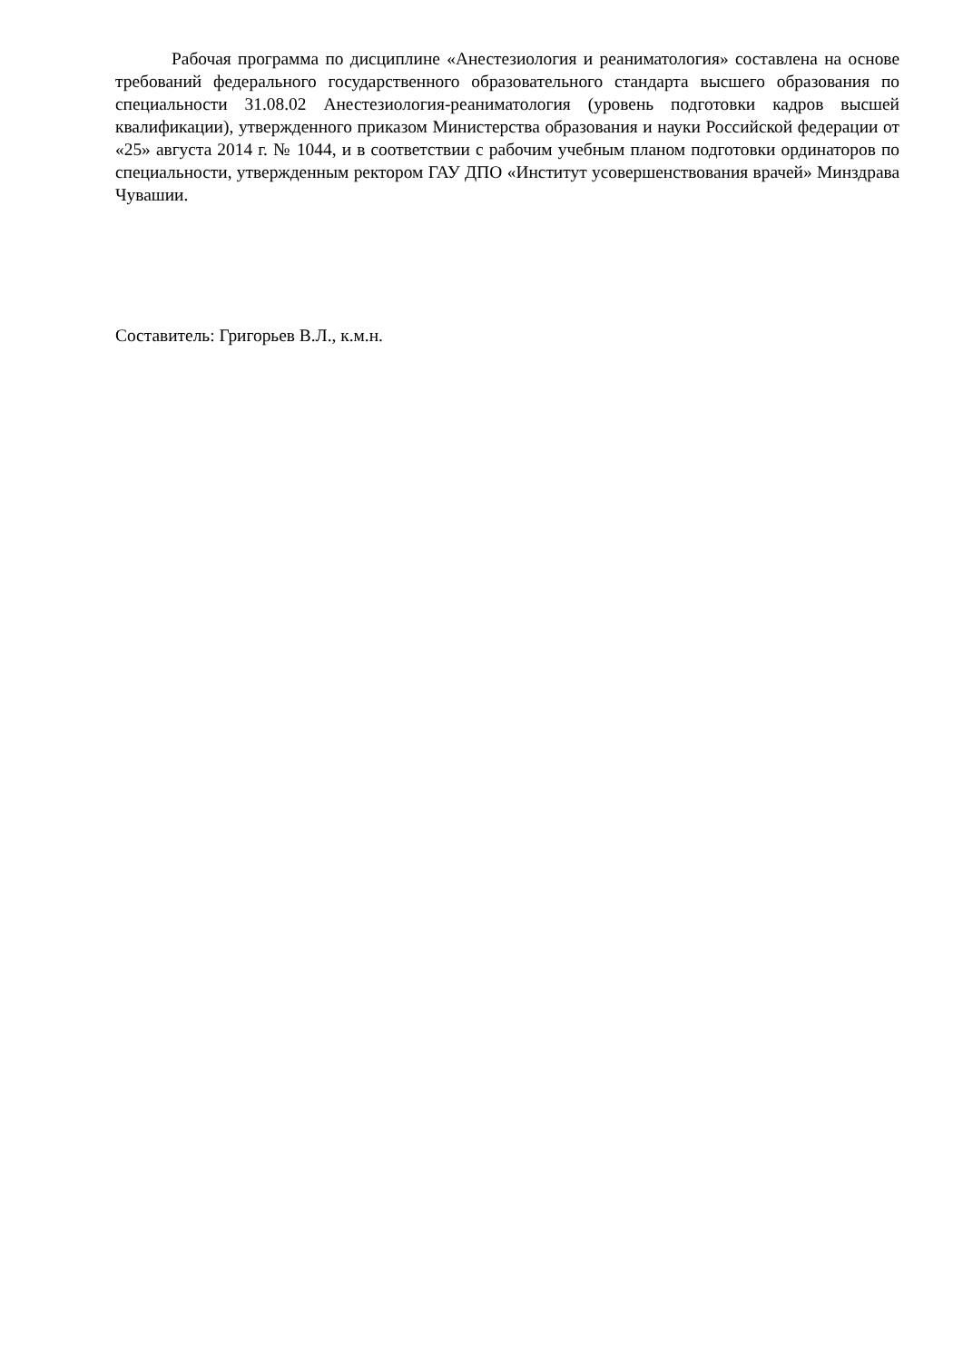Рабочая программа по дисциплине «Анестезиология и реаниматология» составлена на основе требований федерального государственного образовательного стандарта высшего образования по специальности 31.08.02 Анестезиология-реаниматология (уровень подготовки кадров высшей квалификации), утвержденного приказом Министерства образования и науки Российской федерации от «25» августа 2014 г. № 1044, и в соответствии с рабочим учебным планом подготовки ординаторов по специальности, утвержденным ректором ГАУ ДПО «Институт усовершенствования врачей» Минздрава Чувашии.
Составитель: Григорьев В.Л., к.м.н.